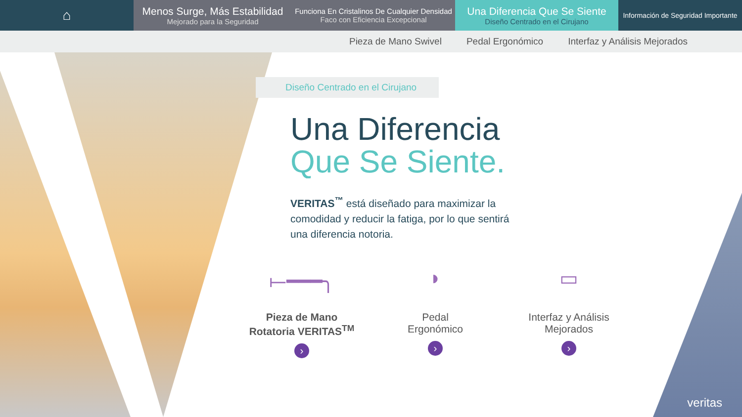⌂
Menos Surge, Más Estabilidad
Mejorado para la Seguridad
Funciona En Cristalinos De Cualquier Densidad
Faco con Eficiencia Excepcional
Una Diferencia Que Se Siente
Diseño Centrado en el Cirujano
Información de Seguridad Importante
Pieza de Mano Swivel Pedal Ergonómico Interfaz y Análisis Mejorados
Diseño Centrado en el Cirujano
Una Diferencia
Que Se Siente.
VERITAS<sup>™</sup> está diseñado para maximizar la comodidad y reducir la fatiga, por lo que sentirá una diferencia notoria.
⟝━━━╮
Pieza de Mano Rotatoria VERITAS<sup>TM</sup>
›
◗
Pedal
Ergonómico
›
▭
Interfaz y Análisis Mejorados
›
veritas